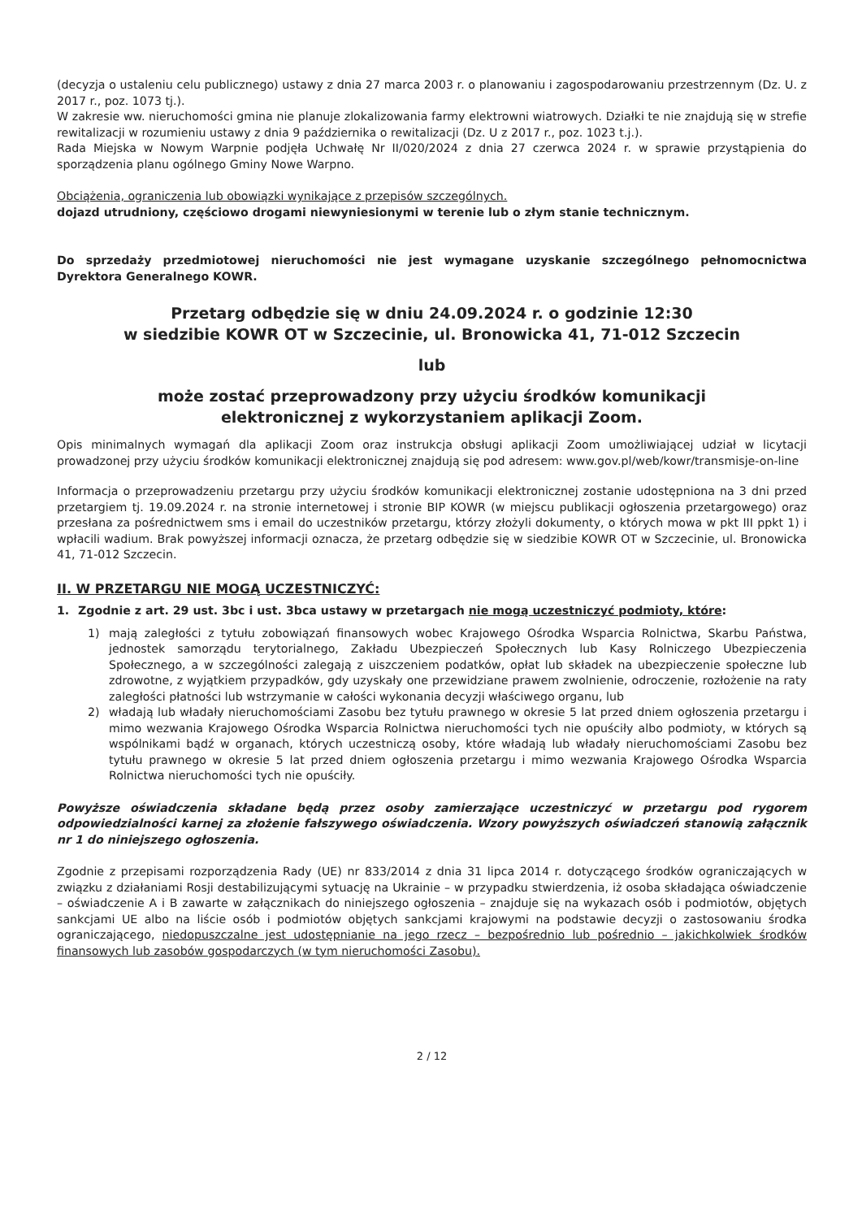(decyzja o ustaleniu celu publicznego) ustawy z dnia 27 marca 2003 r. o planowaniu i zagospodarowaniu przestrzennym (Dz. U. z 2017 r., poz. 1073 tj.).
W zakresie ww. nieruchomości gmina nie planuje zlokalizowania farmy elektrowni wiatrowych. Działki te nie znajdują się w strefie rewitalizacji w rozumieniu ustawy z dnia 9 października o rewitalizacji (Dz. U z 2017 r., poz. 1023 t.j.).
Rada Miejska w Nowym Warpnie podjęła Uchwałę Nr II/020/2024 z dnia 27 czerwca 2024 r. w sprawie przystąpienia do sporządzenia planu ogólnego Gminy Nowe Warpno.
Obciążenia, ograniczenia lub obowiązki wynikające z przepisów szczególnych.
dojazd utrudniony, częściowo drogami niewyniesionymi w terenie lub o złym stanie technicznym.
Do sprzedaży przedmiotowej nieruchomości nie jest wymagane uzyskanie szczególnego pełnomocnictwa Dyrektora Generalnego KOWR.
Przetarg odbędzie się w dniu 24.09.2024 r. o godzinie 12:30
w siedzibie KOWR OT w Szczecinie, ul. Bronowicka 41, 71-012 Szczecin
lub
może zostać przeprowadzony przy użyciu środków komunikacji
elektronicznej z wykorzystaniem aplikacji Zoom.
Opis minimalnych wymagań dla aplikacji Zoom oraz instrukcja obsługi aplikacji Zoom umożliwiającej udział w licytacji prowadzonej przy użyciu środków komunikacji elektronicznej znajdują się pod adresem: www.gov.pl/web/kowr/transmisje-on-line
Informacja o przeprowadzeniu przetargu przy użyciu środków komunikacji elektronicznej zostanie udostępniona na 3 dni przed przetargiem tj. 19.09.2024 r. na stronie internetowej i stronie BIP KOWR (w miejscu publikacji ogłoszenia przetargowego) oraz przesłana za pośrednictwem sms i email do uczestników przetargu, którzy złożyli dokumenty, o których mowa w pkt III ppkt 1) i wpłacili wadium. Brak powyższej informacji oznacza, że przetarg odbędzie się w siedzibie KOWR OT w Szczecinie, ul. Bronowicka 41, 71-012 Szczecin.
II. W PRZETARGU NIE MOGĄ UCZESTNICZYĆ:
1. Zgodnie z art. 29 ust. 3bc i ust. 3bca ustawy w przetargach nie mogą uczestniczyć podmioty, które:
1) mają zaległości z tytułu zobowiązań finansowych wobec Krajowego Ośrodka Wsparcia Rolnictwa, Skarbu Państwa, jednostek samorządu terytorialnego, Zakładu Ubezpieczeń Społecznych lub Kasy Rolniczego Ubezpieczenia Społecznego, a w szczególności zalegają z uiszczeniem podatków, opłat lub składek na ubezpieczenie społeczne lub zdrowotne, z wyjątkiem przypadków, gdy uzyskały one przewidziane prawem zwolnienie, odroczenie, rozłożenie na raty zaległości płatności lub wstrzymanie w całości wykonania decyzji właściwego organu, lub
2) władają lub władały nieruchomościami Zasobu bez tytułu prawnego w okresie 5 lat przed dniem ogłoszenia przetargu i mimo wezwania Krajowego Ośrodka Wsparcia Rolnictwa nieruchomości tych nie opuściły albo podmioty, w których są wspólnikami bądź w organach, których uczestniczą osoby, które władają lub władały nieruchomościami Zasobu bez tytułu prawnego w okresie 5 lat przed dniem ogłoszenia przetargu i mimo wezwania Krajowego Ośrodka Wsparcia Rolnictwa nieruchomości tych nie opuściły.
Powyższe oświadczenia składane będą przez osoby zamierzające uczestniczyć w przetargu pod rygorem odpowiedzialności karnej za złożenie fałszywego oświadczenia. Wzory powyższych oświadczeń stanowią załącznik nr 1 do niniejszego ogłoszenia.
Zgodnie z przepisami rozporządzenia Rady (UE) nr 833/2014 z dnia 31 lipca 2014 r. dotyczącego środków ograniczających w związku z działaniami Rosji destabilizującymi sytuację na Ukrainie – w przypadku stwierdzenia, iż osoba składająca oświadczenie – oświadczenie A i B zawarte w załącznikach do niniejszego ogłoszenia – znajduje się na wykazach osób i podmiotów, objętych sankcjami UE albo na liście osób i podmiotów objętych sankcjami krajowymi na podstawie decyzji o zastosowaniu środka ograniczającego, niedopuszczalne jest udostępnianie na jego rzecz – bezpośrednio lub pośrednio – jakichkolwiek środków finansowych lub zasobów gospodarczych (w tym nieruchomości Zasobu).
2 / 12